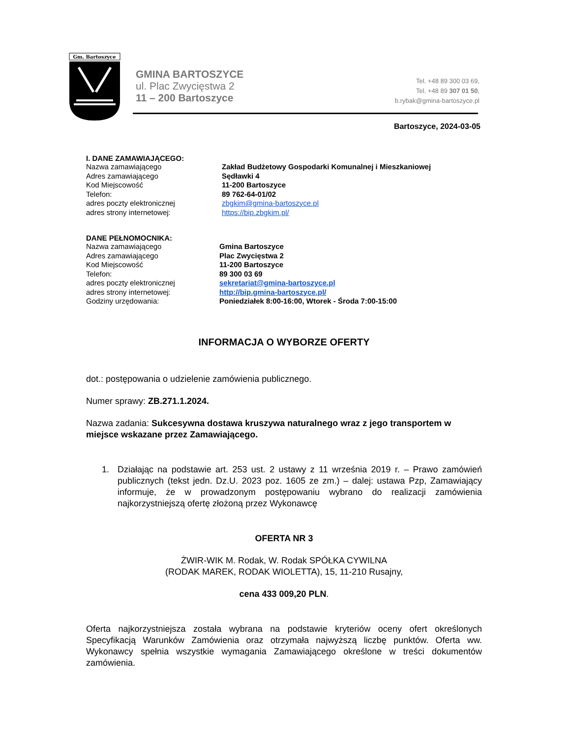Gm. Bartoszyce
GMINA BARTOSZYCE
ul. Plac Zwycięstwa 2
11 – 200 Bartoszyce
Tel. +48 89 300 03 69,
Tel. +48 89 307 01 50,
b.rybak@gmina-bartoszyce.pl
Bartoszyce, 2024-03-05
I. DANE ZAMAWIAJĄCEGO:
Nazwa zamawiającego Zakład Budżetowy Gospodarki Komunalnej i Mieszkaniowej
Adres zamawiającego Sędławki 4
Kod Miejscowość 11-200 Bartoszyce
Telefon: 89 762-64-01/02
adres poczty elektronicznej zbgkim@gmina-bartoszyce.pl
adres strony internetowej: https://bip.zbgkim.pl/
DANE PEŁNOMOCNIKA:
Nazwa zamawiającego Gmina Bartoszyce
Adres zamawiającego Plac Zwycięstwa 2
Kod Miejscowość 11-200 Bartoszyce
Telefon: 89 300 03 69
adres poczty elektronicznej sekretariat@gmina-bartoszyce.pl
adres strony internetowej: http://bip.gmina-bartoszyce.pl/
Godziny urzędowania: Poniedziałek 8:00-16:00, Wtorek - Środa 7:00-15:00
INFORMACJA O WYBORZE OFERTY
dot.: postępowania o udzielenie zamówienia publicznego.
Numer sprawy: ZB.271.1.2024.
Nazwa zadania: Sukcesywna dostawa kruszywa naturalnego wraz z jego transportem w miejsce wskazane przez Zamawiającego.
1. Działając na podstawie art. 253 ust. 2 ustawy z 11 września 2019 r. – Prawo zamówień publicznych (tekst jedn. Dz.U. 2023 poz. 1605 ze zm.) – dalej: ustawa Pzp, Zamawiający informuje, że w prowadzonym postępowaniu wybrano do realizacji zamówienia najkorzystniejszą ofertę złożoną przez Wykonawcę
OFERTA NR 3
ŻWIR-WIK M. Rodak, W. Rodak SPÓŁKA CYWILNA
(RODAK MAREK, RODAK WIOLETTA), 15, 11-210 Rusajny,
cena 433 009,20 PLN.
Oferta najkorzystniejsza została wybrana na podstawie kryteriów oceny ofert określonych Specyfikacją Warunków Zamówienia oraz otrzymała najwyższą liczbę punktów. Oferta ww. Wykonawcy spełnia wszystkie wymagania Zamawiającego określone w treści dokumentów zamówienia.